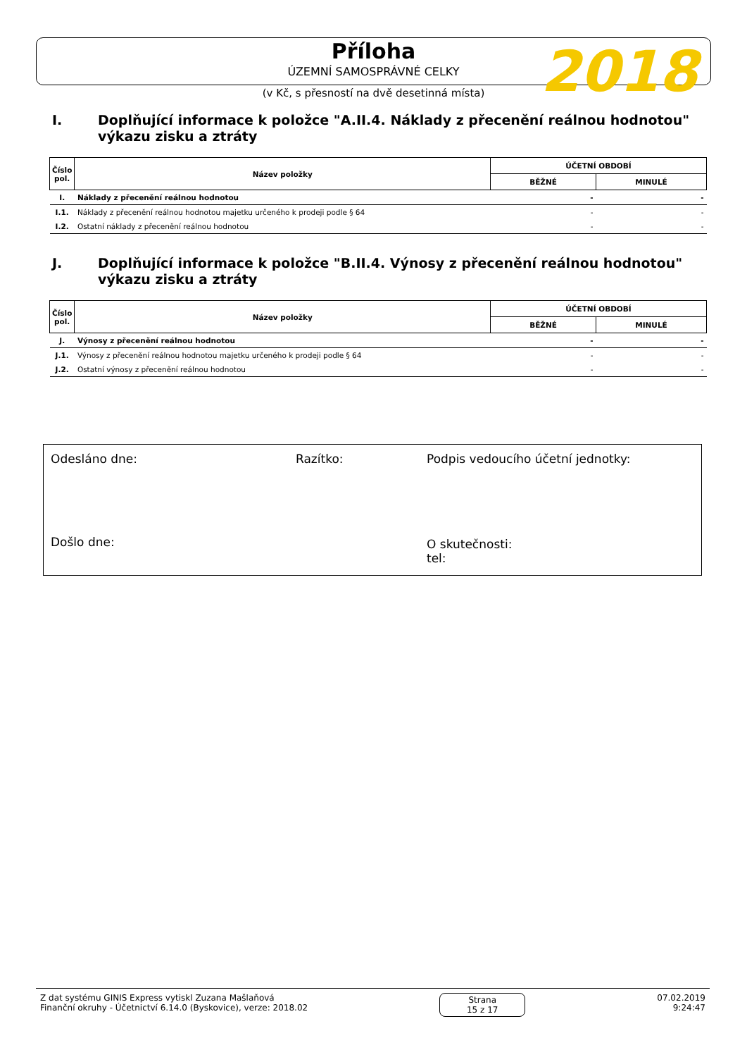2018
Příloha
ÚZEMNÍ SAMOSPRÁVNÉ CELKY
(v Kč, s přesností na dvě desetinná místa)
I. Doplňující informace k položce "A.II.4. Náklady z přecenění reálnou hodnotou"
výkazu zisku a ztráty
| Číslo pol. | Název položky | ÚČETNÍ OBDOBÍ | |
| --- | --- | --- | --- |
| | | BĚŽNÉ | MINULÉ |
| I. | Náklady z přecenění reálnou hodnotou | - | - |
| I.1. | Náklady z přecenění reálnou hodnotou majetku určeného k prodeji podle § 64 | - | - |
| I.2. | Ostatní náklady z přecenění reálnou hodnotou | - | - |
J. Doplňující informace k položce "B.II.4. Výnosy z přecenění reálnou hodnotou"
výkazu zisku a ztráty
| Číslo pol. | Název položky | ÚČETNÍ OBDOBÍ | |
| --- | --- | --- | --- |
| | | BĚŽNÉ | MINULÉ |
| J. | Výnosy z přecenění reálnou hodnotou | - | - |
| J.1. | Výnosy z přecenění reálnou hodnotou majetku určeného k prodeji podle § 64 | - | - |
| J.2. | Ostatní výnosy z přecenění reálnou hodnotou | - | - |
Odesláno dne: Razítko: Podpis vedoucího účetní jednotky:
Došlo dne:
O skutečnosti:
tel:
Z dat systému GINIS Express vytiskl Zuzana Mašlaňová
Finanční okruhy - Účetnictví 6.14.0 (Byskovice), verze: 2018.02
Strana
15 z 17
07.02.2019
9:24:47